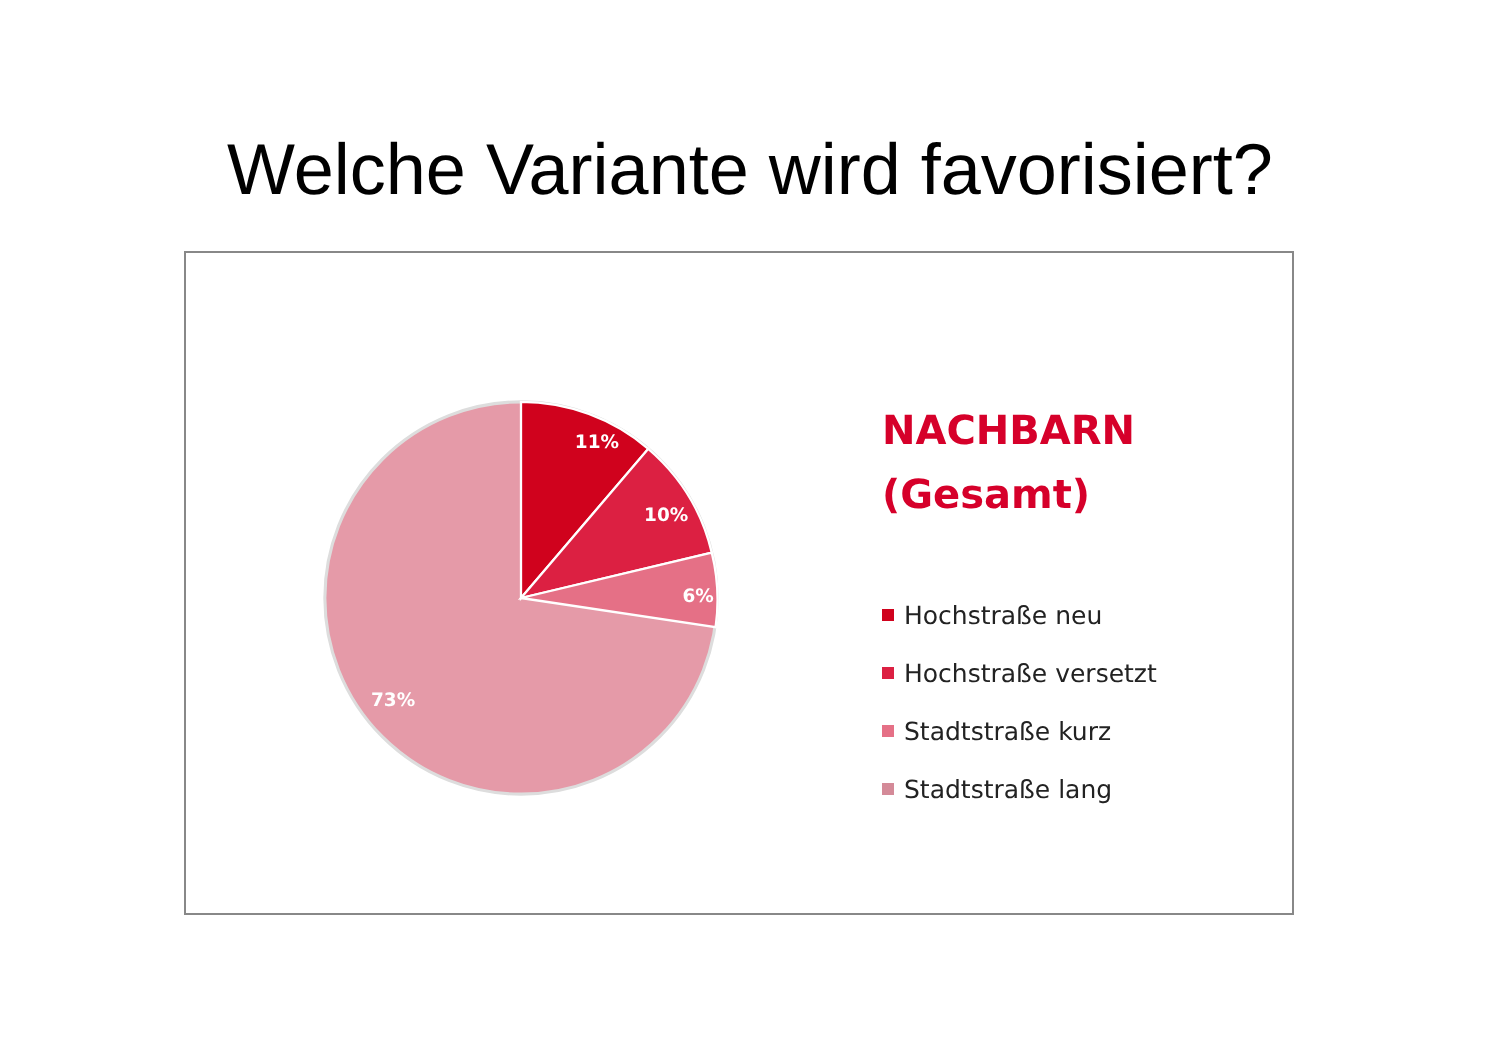Welche Variante wird favorisiert?
11%
10%
6%
73%
NACHBARN
(Gesamt)
Hochstraße neu
Hochstraße versetzt
Stadtstraße kurz
Stadtstraße lang